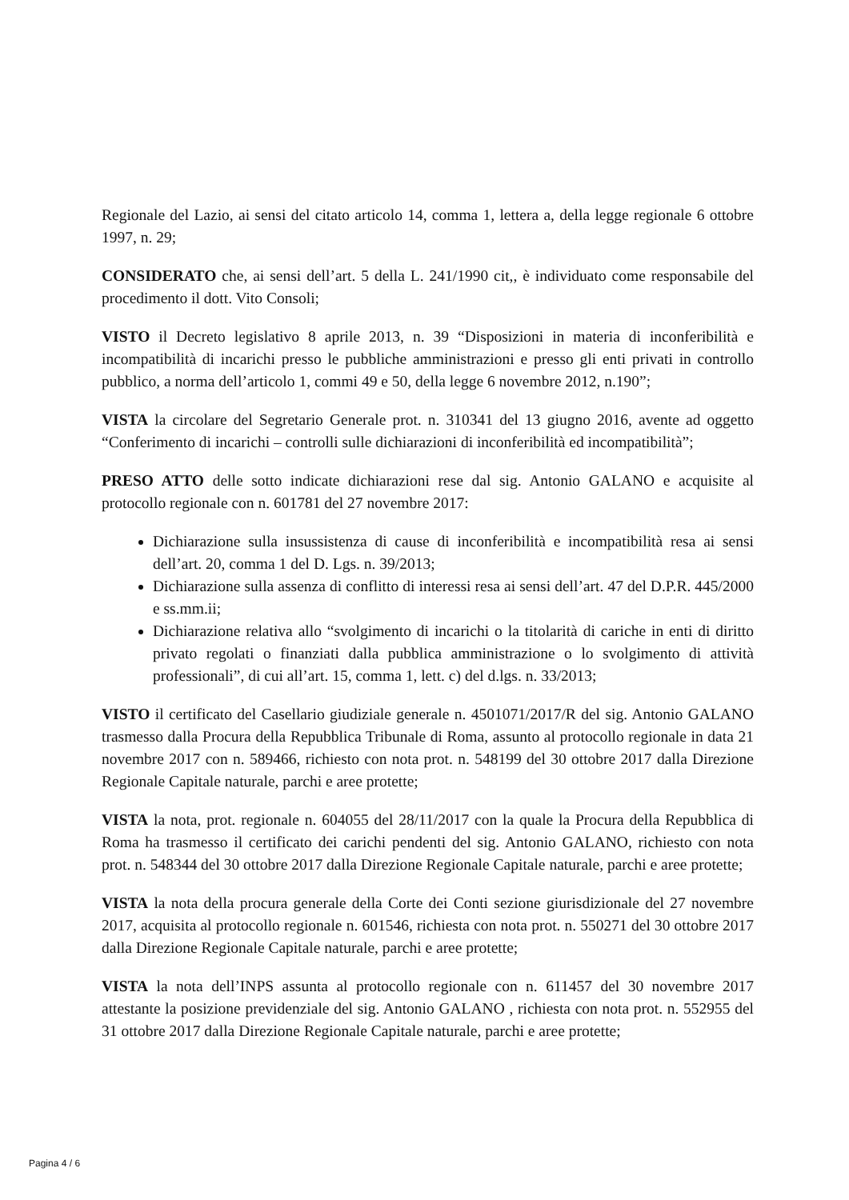Regionale del Lazio, ai sensi del citato articolo 14, comma 1, lettera a, della legge regionale 6 ottobre 1997, n. 29;
CONSIDERATO che, ai sensi dell’art. 5 della L. 241/1990 cit,, è individuato come responsabile del procedimento il dott. Vito Consoli;
VISTO il Decreto legislativo 8 aprile 2013, n. 39 “Disposizioni in materia di inconferibilità e incompatibilità di incarichi presso le pubbliche amministrazioni e presso gli enti privati in controllo pubblico, a norma dell’articolo 1, commi 49 e 50, della legge 6 novembre 2012, n.190”;
VISTA la circolare del Segretario Generale prot. n. 310341 del 13 giugno 2016, avente ad oggetto “Conferimento di incarichi – controlli sulle dichiarazioni di inconferibilità ed incompatibilità”;
PRESO ATTO delle sotto indicate dichiarazioni rese dal sig. Antonio GALANO e acquisite al protocollo regionale con n. 601781 del 27 novembre 2017:
Dichiarazione sulla insussistenza di cause di inconferibilità e incompatibilità resa ai sensi dell’art. 20, comma 1 del D. Lgs. n. 39/2013;
Dichiarazione sulla assenza di conflitto di interessi resa ai sensi dell’art. 47 del D.P.R. 445/2000 e ss.mm.ii;
Dichiarazione relativa allo “svolgimento di incarichi o la titolarità di cariche in enti di diritto privato regolati o finanziati dalla pubblica amministrazione o lo svolgimento di attività professionali”, di cui all’art. 15, comma 1, lett. c) del d.lgs. n. 33/2013;
VISTO il certificato del Casellario giudiziale generale n. 4501071/2017/R del sig. Antonio GALANO trasmesso dalla Procura della Repubblica Tribunale di Roma, assunto al protocollo regionale in data 21 novembre 2017 con n. 589466, richiesto con nota prot. n. 548199 del 30 ottobre 2017 dalla Direzione Regionale Capitale naturale, parchi e aree protette;
VISTA la nota, prot. regionale n. 604055 del 28/11/2017 con la quale la Procura della Repubblica di Roma ha trasmesso il certificato dei carichi pendenti del sig. Antonio GALANO, richiesto con nota prot. n. 548344 del 30 ottobre 2017 dalla Direzione Regionale Capitale naturale, parchi e aree protette;
VISTA la nota della procura generale della Corte dei Conti sezione giurisdizionale del 27 novembre 2017, acquisita al protocollo regionale n. 601546, richiesta con nota prot. n. 550271 del 30 ottobre 2017 dalla Direzione Regionale Capitale naturale, parchi e aree protette;
VISTA la nota dell’INPS assunta al protocollo regionale con n. 611457 del 30 novembre 2017 attestante la posizione previdenziale del sig. Antonio GALANO , richiesta con nota prot. n. 552955 del 31 ottobre 2017 dalla Direzione Regionale Capitale naturale, parchi e aree protette;
Pagina 4 / 6